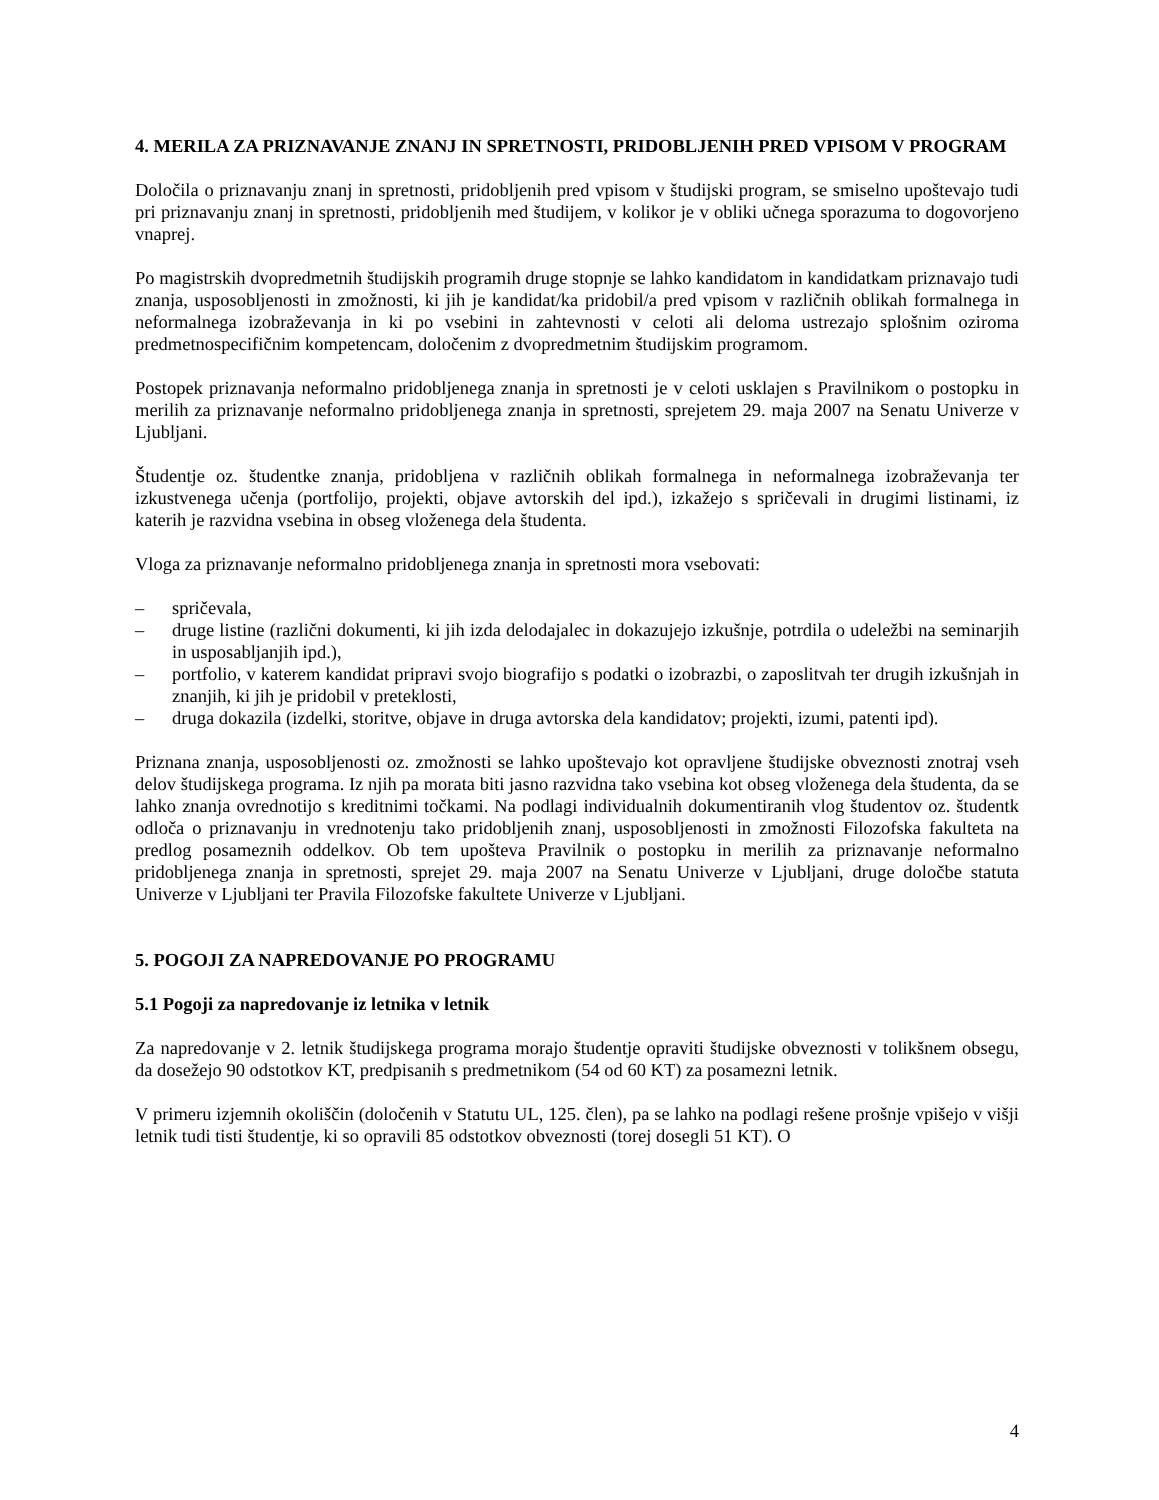4. MERILA ZA PRIZNAVANJE ZNANJ IN SPRETNOSTI, PRIDOBLJENIH PRED VPISOM V PROGRAM
Določila o priznavanju znanj in spretnosti, pridobljenih pred vpisom v študijski program, se smiselno upoštevajo tudi pri priznavanju znanj in spretnosti, pridobljenih med študijem, v kolikor je v obliki učnega sporazuma to dogovorjeno vnaprej.
Po magistrskih dvopredmetnih študijskih programih druge stopnje se lahko kandidatom in kandidatkam priznavajo tudi znanja, usposobljenosti in zmožnosti, ki jih je kandidat/ka pridobil/a pred vpisom v različnih oblikah formalnega in neformalnega izobraževanja in ki po vsebini in zahtevnosti v celoti ali deloma ustrezajo splošnim oziroma predmetnospecifičnim kompetencam, določenim z dvopredmetnim študijskim programom.
Postopek priznavanja neformalno pridobljenega znanja in spretnosti je v celoti usklajen s Pravilnikom o postopku in merilih za priznavanje neformalno pridobljenega znanja in spretnosti, sprejetem 29. maja 2007 na Senatu Univerze v Ljubljani.
Študentje oz. študentke znanja, pridobljena v različnih oblikah formalnega in neformalnega izobraževanja ter izkustvenega učenja (portfolijo, projekti, objave avtorskih del ipd.), izkažejo s spričevali in drugimi listinami, iz katerih je razvidna vsebina in obseg vloženega dela študenta.
Vloga za priznavanje neformalno pridobljenega znanja in spretnosti mora vsebovati:
– spričevala,
– druge listine (različni dokumenti, ki jih izda delodajalec in dokazujejo izkušnje, potrdila o udeležbi na seminarjih in usposabljanjih ipd.),
– portfolio, v katerem kandidat pripravi svojo biografijo s podatki o izobrazbi, o zaposlitvah ter drugih izkušnjah in znanjih, ki jih je pridobil v preteklosti,
– druga dokazila (izdelki, storitve, objave in druga avtorska dela kandidatov; projekti, izumi, patenti ipd).
Priznana znanja, usposobljenosti oz. zmožnosti se lahko upoštevajo kot opravljene študijske obveznosti znotraj vseh delov študijskega programa. Iz njih pa morata biti jasno razvidna tako vsebina kot obseg vloženega dela študenta, da se lahko znanja ovrednotijo s kreditnimi točkami. Na podlagi individualnih dokumentiranih vlog študentov oz. študentk odloča o priznavanju in vrednotenju tako pridobljenih znanj, usposobljenosti in zmožnosti Filozofska fakulteta na predlog posameznih oddelkov. Ob tem upošteva Pravilnik o postopku in merilih za priznavanje neformalno pridobljenega znanja in spretnosti, sprejet 29. maja 2007 na Senatu Univerze v Ljubljani, druge določbe statuta Univerze v Ljubljani ter Pravila Filozofske fakultete Univerze v Ljubljani.
5. POGOJI ZA NAPREDOVANJE PO PROGRAMU
5.1 Pogoji za napredovanje iz letnika v letnik
Za napredovanje v 2. letnik študijskega programa morajo študentje opraviti študijske obveznosti v tolikšnem obsegu, da dosežejo 90 odstotkov KT, predpisanih s predmetnikom (54 od 60 KT) za posamezni letnik.
V primeru izjemnih okoliščin (določenih v Statutu UL, 125. člen), pa se lahko na podlagi rešene prošnje vpišejo v višji letnik tudi tisti študentje, ki so opravili 85 odstotkov obveznosti (torej dosegli 51 KT). O
4